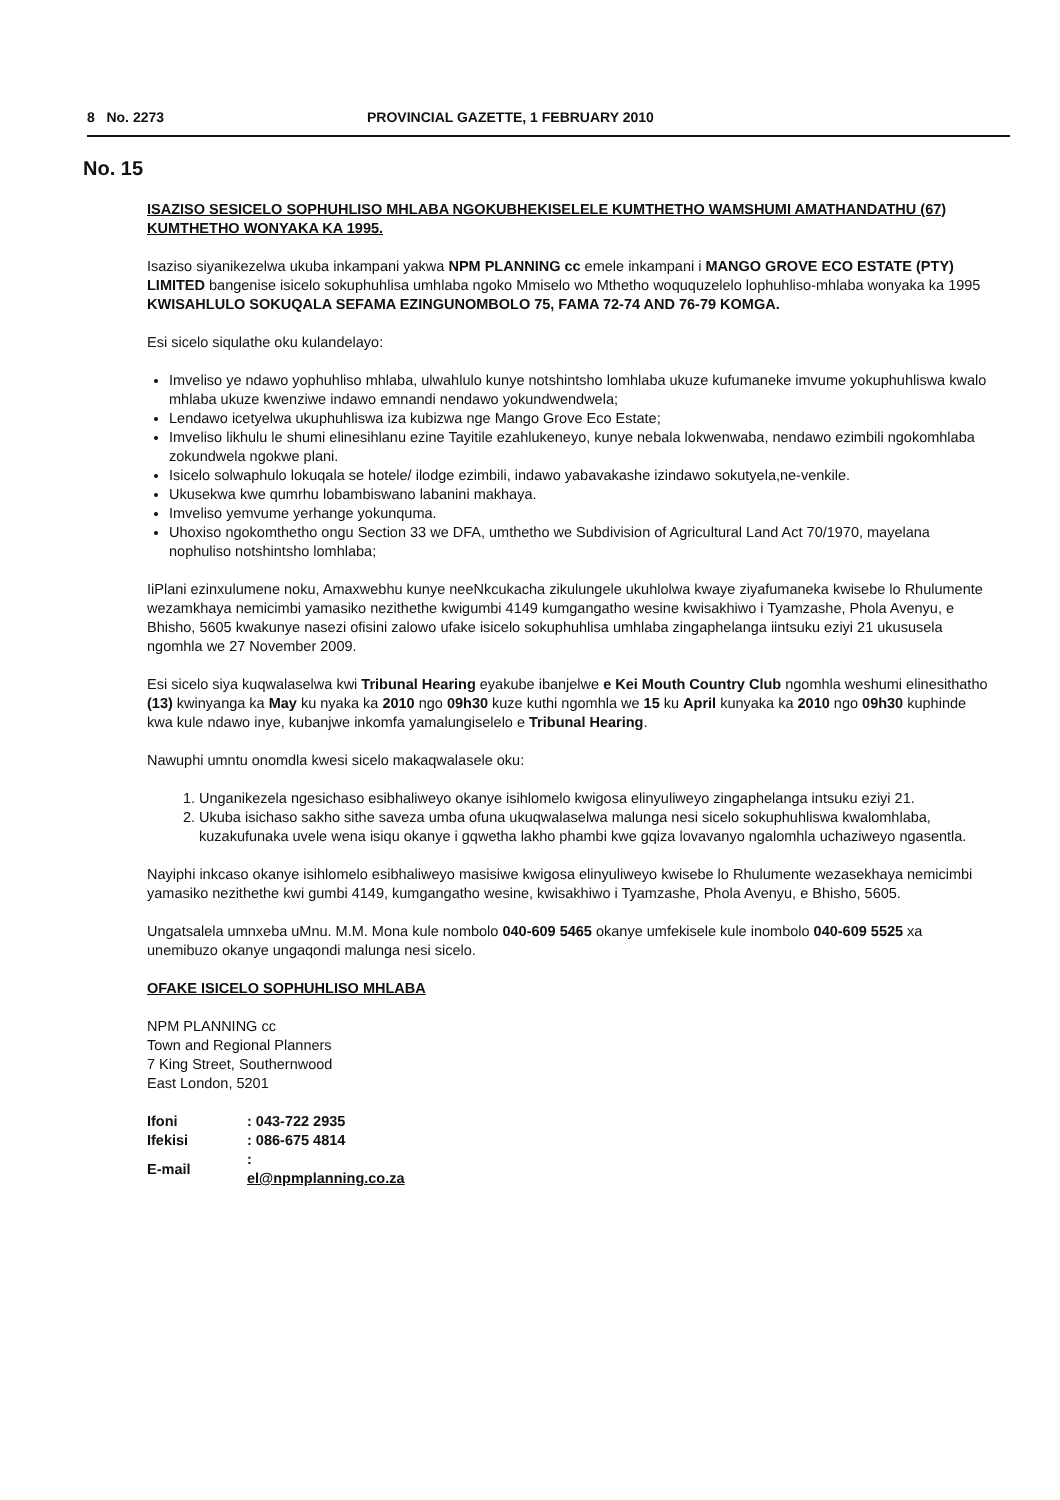8 No. 2273 PROVINCIAL GAZETTE, 1 FEBRUARY 2010
No. 15
ISAZISO SESICELO SOPHUHLISO MHLABA NGOKUBHEKISELELE KUMTHETHO WAMSHUMI AMATHANDATHU (67) KUMTHETHO WONYAKA KA 1995.
Isaziso siyanikezelwa ukuba inkampani yakwa NPM PLANNING cc emele inkampani i MANGO GROVE ECO ESTATE (PTY) LIMITED bangenise isicelo sokuphuhlisa umhlaba ngoko Mmiselo wo Mthetho woququzelelo lophuhliso-mhlaba wonyaka ka 1995 KWISAHLULO SOKUQALA SEFAMA EZINGUNOMBOLO 75, FAMA 72-74 AND 76-79 KOMGA.
Esi sicelo siqulathe oku kulandelayo:
Imveliso ye ndawo yophuhliso mhlaba, ulwahlulo kunye notshintsho lomhlaba ukuze kufumaneke imvume yokuphuhliswa kwalo mhlaba ukuze kwenziwe indawo emnandi nendawo yokundwendwela;
Lendawo icetyelwa ukuphuhliswa iza kubizwa nge Mango Grove Eco Estate;
Imveliso likhulu le shumi elinesihlanu ezine Tayitile ezahlukeneyo, kunye nebala lokwenwaba, nendawo ezimbili ngokomhlaba zokundwela ngokwe plani.
Isicelo solwaphulo lokuqala se hotele/ ilodge ezimbili, indawo yabavakashe izindawo sokutyela,ne-venkile.
Ukusekwa kwe qumrhu lobambiswano labanini makhaya.
Imveliso yemvume yerhange yokunquma.
Uhoxiso ngokomthetho ongu Section 33 we DFA, umthetho we Subdivision of Agricultural Land Act 70/1970, mayelana nophuliso notshintsho lomhlaba;
IiPlani ezinxulumene noku, Amaxwebhu kunye neeNkcukacha zikulungele ukuhlolwa kwaye ziyafumaneka kwisebe lo Rhulumente wezamkhaya nemicimbi yamasiko nezithethe kwigumbi 4149 kumgangatho wesine kwisakhiwo i Tyamzashe, Phola Avenyu, e Bhisho, 5605 kwakunye nasezi ofisini zalowo ufake isicelo sokuphuhlisa umhlaba zingaphelanga iintsuku eziyi 21 ukususela ngomhla we 27 November 2009.
Esi sicelo siya kuqwalaselwa kwi Tribunal Hearing eyakube ibanjelwe e Kei Mouth Country Club ngomhla weshumi elinesithatho (13) kwinyanga ka May ku nyaka ka 2010 ngo 09h30 kuze kuthi ngomhla we 15 ku April kunyaka ka 2010 ngo 09h30 kuphinde kwa kule ndawo inye, kubanjwe inkomfa yamalungiselelo e Tribunal Hearing.
Nawuphi umntu onomdla kwesi sicelo makaqwalasele oku:
1. Unganikezela ngesichaso esibhaliweyo okanye isihlomelo kwigosa elinyuliweyo zingaphelanga intsuku eziyi 21.
2. Ukuba isichaso sakho sithe saveza umba ofuna ukuqwalaselwa malunga nesi sicelo sokuphuhliswa kwalomhlaba, kuzakufunaka uvele wena isiqu okanye i gqwetha lakho phambi kwe gqiza lovavanyo ngalomhla uchaziweyo ngasentla.
Nayiphi inkcaso okanye isihlomelo esibhaliweyo masisiwe kwigosa elinyuliweyo kwisebe lo Rhulumente wezasekhaya nemicimbi yamasiko nezithethe kwi gumbi 4149, kumgangatho wesine, kwisakhiwo i Tyamzashe, Phola Avenyu, e Bhisho, 5605.
Ungatsalela umnxeba uMnu. M.M. Mona kule nombolo 040-609 5465 okanye umfekisele kule inombolo 040-609 5525 xa unemibuzo okanye ungaqondi malunga nesi sicelo.
OFAKE ISICELO SOPHUHLISO MHLABA
NPM PLANNING cc
Town and Regional Planners
7 King Street, Southernwood
East London, 5201
| Ifoni | : 043-722 2935 |
| Ifekisi | : 086-675 4814 |
| E-mail | : el@npmplanning.co.za |